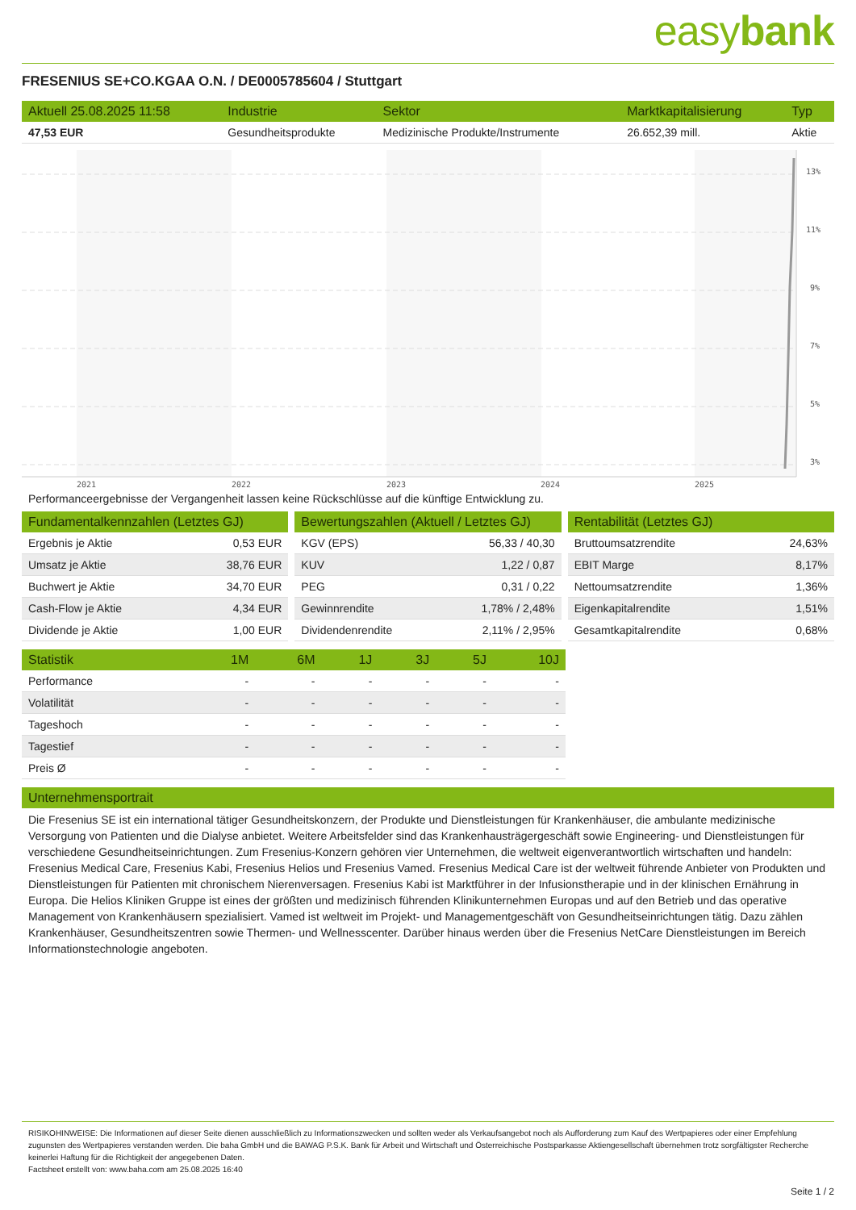easybank
FRESENIUS SE+CO.KGAA O.N. / DE0005785604 / Stuttgart
| Aktuell 25.08.2025 11:58 | Industrie | Sektor | Marktkapitalisierung | Typ |
| --- | --- | --- | --- | --- |
| 47,53 EUR | Gesundheitsprodukte | Medizinische Produkte/Instrumente | 26.652,39 mill. | Aktie |
13%
11%
9%
7%
5%
3%
2021
2022
2023
2024
2025
Performanceergebnisse der Vergangenheit lassen keine Rückschlüsse auf die künftige Entwicklung zu.
| Fundamentalkennzahlen (Letztes GJ) | |
| --- | --- |
| Ergebnis je Aktie | 0,53 EUR |
| Umsatz je Aktie | 38,76 EUR |
| Buchwert je Aktie | 34,70 EUR |
| Cash-Flow je Aktie | 4,34 EUR |
| Dividende je Aktie | 1,00 EUR |
| Bewertungszahlen (Aktuell / Letztes GJ) | |
| --- | --- |
| KGV (EPS) | 56,33 / 40,30 |
| KUV | 1,22 / 0,87 |
| PEG | 0,31 / 0,22 |
| Gewinnrendite | 1,78% / 2,48% |
| Dividendenrendite | 2,11% / 2,95% |
| Rentabilität (Letztes GJ) | |
| --- | --- |
| Bruttoumsatzrendite | 24,63% |
| EBIT Marge | 8,17% |
| Nettoumsatzrendite | 1,36% |
| Eigenkapitalrendite | 1,51% |
| Gesamtkapitalrendite | 0,68% |
| Statistik | 1M | 6M | 1J | 3J | 5J | 10J |
| --- | --- | --- | --- | --- | --- | --- |
| Performance | - | - | - | - | - | - |
| Volatilität | - | - | - | - | - | - |
| Tageshoch | - | - | - | - | - | - |
| Tagestief | - | - | - | - | - | - |
| Preis Ø | - | - | - | - | - | - |
| Unternehmensportrait |
| --- |
Die Fresenius SE ist ein international tätiger Gesundheitskonzern, der Produkte und Dienstleistungen für Krankenhäuser, die ambulante medizinische Versorgung von Patienten und die Dialyse anbietet. Weitere Arbeitsfelder sind das Krankenhausträgergeschäft sowie Engineering- und Dienstleistungen für verschiedene Gesundheitseinrichtungen. Zum Fresenius-Konzern gehören vier Unternehmen, die weltweit eigenverantwortlich wirtschaften und handeln: Fresenius Medical Care, Fresenius Kabi, Fresenius Helios und Fresenius Vamed. Fresenius Medical Care ist der weltweit führende Anbieter von Produkten und Dienstleistungen für Patienten mit chronischem Nierenversagen. Fresenius Kabi ist Marktführer in der Infusionstherapie und in der klinischen Ernährung in Europa. Die Helios Kliniken Gruppe ist eines der größten und medizinisch führenden Klinikunternehmen Europas und auf den Betrieb und das operative Management von Krankenhäusern spezialisiert. Vamed ist weltweit im Projekt- und Managementgeschäft von Gesundheitseinrichtungen tätig. Dazu zählen Krankenhäuser, Gesundheitszentren sowie Thermen- und Wellnesscenter. Darüber hinaus werden über die Fresenius NetCare Dienstleistungen im Bereich Informationstechnologie angeboten.
RISIKOHINWEISE: Die Informationen auf dieser Seite dienen ausschließlich zu Informationszwecken und sollten weder als Verkaufsangebot noch als Aufforderung zum Kauf des Wertpapieres oder einer Empfehlung zugunsten des Wertpapieres verstanden werden. Die baha GmbH und die BAWAG P.S.K. Bank für Arbeit und Wirtschaft und Österreichische Postsparkasse Aktiengesellschaft übernehmen trotz sorgfältigster Recherche keinerlei Haftung für die Richtigkeit der angegebenen Daten.
Factsheet erstellt von: www.baha.com am 25.08.2025 16:40
Seite 1 / 2